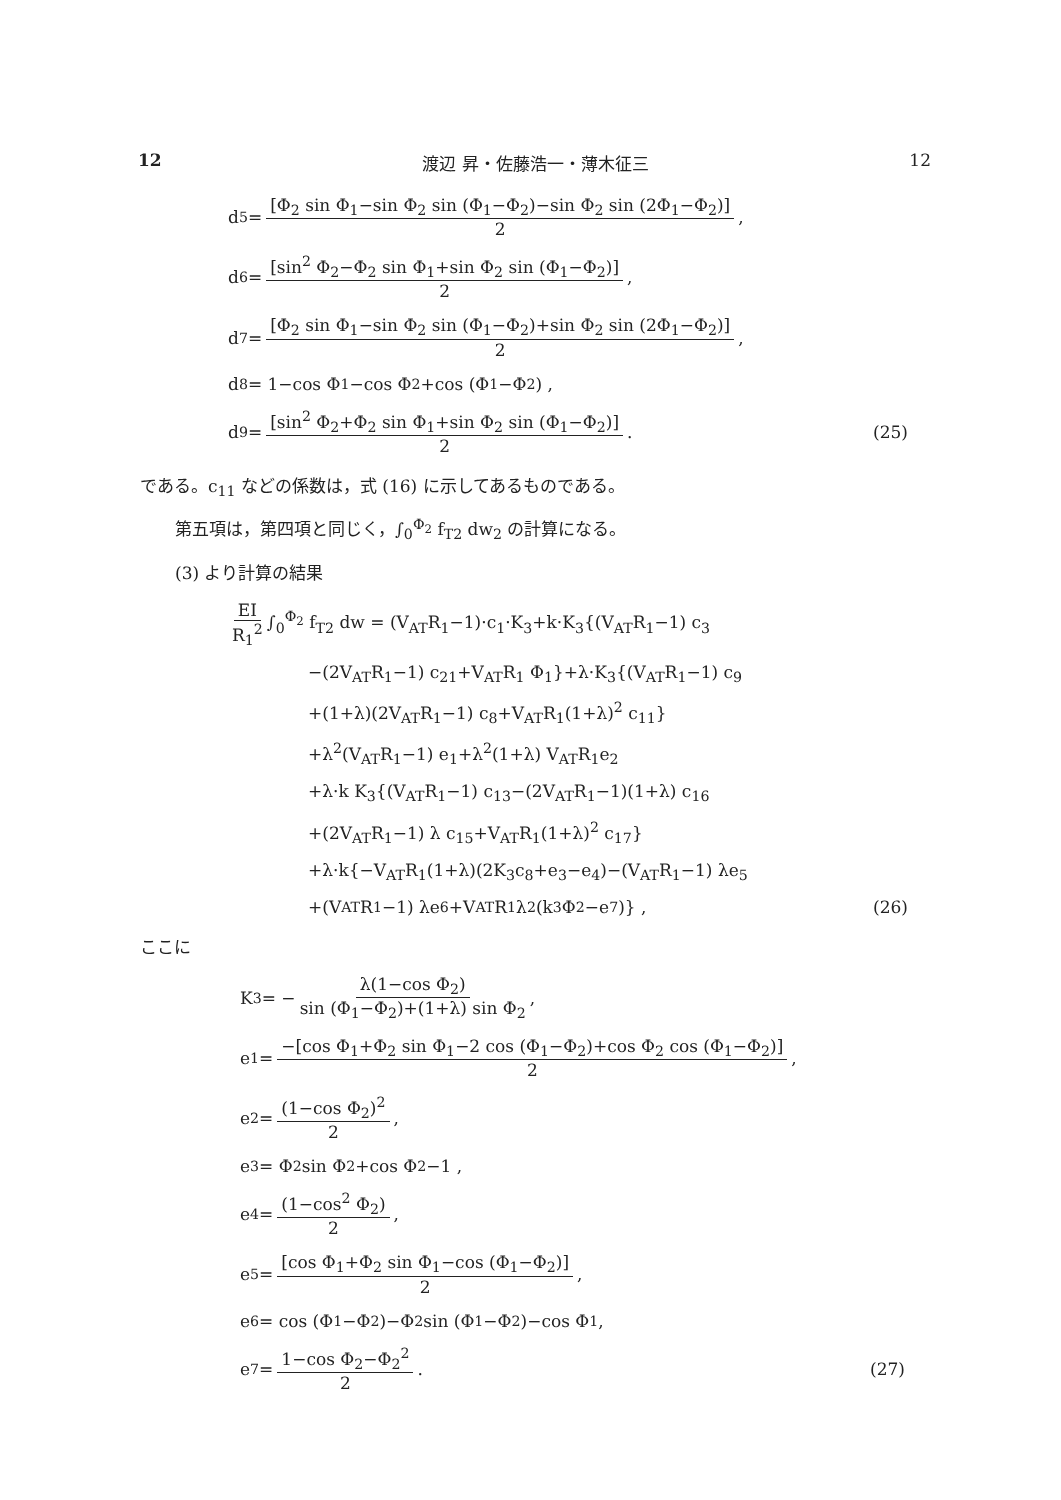12 渡辺 昇・佐藤浩一・薄木征三 12
d<sub>5</sub> = [Φ<sub>2</sub> sin Φ<sub>1</sub>−sin Φ<sub>2</sub> sin (Φ<sub>1</sub>−Φ<sub>2</sub>)−sin Φ<sub>2</sub> sin (2Φ<sub>1</sub>−Φ<sub>2</sub>)] 2 ,
d<sub>6</sub> = [sin<sup>2</sup> Φ<sub>2</sub>−Φ<sub>2</sub> sin Φ<sub>1</sub>+sin Φ<sub>2</sub> sin (Φ<sub>1</sub>−Φ<sub>2</sub>)] 2 ,
d<sub>7</sub> = [Φ<sub>2</sub> sin Φ<sub>1</sub>−sin Φ<sub>2</sub> sin (Φ<sub>1</sub>−Φ<sub>2</sub>)+sin Φ<sub>2</sub> sin (2Φ<sub>1</sub>−Φ<sub>2</sub>)] 2 ,
d<sub>8</sub> = 1−cos Φ<sub>1</sub>−cos Φ<sub>2</sub>+cos (Φ<sub>1</sub>−Φ<sub>2</sub>) ,
d<sub>9</sub> = [sin<sup>2</sup> Φ<sub>2</sub>+Φ<sub>2</sub> sin Φ<sub>1</sub>+sin Φ<sub>2</sub> sin (Φ<sub>1</sub>−Φ<sub>2</sub>)] 2 . (25)
である。c<sub>11</sub> などの係数は，式 (16) に示してあるものである。
第五項は，第四項と同じく，∫<sub>0</sub><sup>Φ<sub>2</sub></sup> f<sub>T2</sub> dw<sub>2</sub> の計算になる。
(3) より計算の結果
EI R<sub>1</sub><sup>2</sup> ∫<sub>0</sub><sup>Φ<sub>2</sub></sup> f<sub>T2</sub> dw = (V<sub>AT</sub>R<sub>1</sub>−1)·c<sub>1</sub>·K<sub>3</sub>+k·K<sub>3</sub>{(V<sub>AT</sub>R<sub>1</sub>−1) c<sub>3</sub>
−(2V<sub>AT</sub>R<sub>1</sub>−1) c<sub>21</sub>+V<sub>AT</sub>R<sub>1</sub> Φ<sub>1</sub>}+λ·K<sub>3</sub>{(V<sub>AT</sub>R<sub>1</sub>−1) c<sub>9</sub>
+(1+λ)(2V<sub>AT</sub>R<sub>1</sub>−1) c<sub>8</sub>+V<sub>AT</sub>R<sub>1</sub>(1+λ)<sup>2</sup> c<sub>11</sub>}
+λ<sup>2</sup>(V<sub>AT</sub>R<sub>1</sub>−1) e<sub>1</sub>+λ<sup>2</sup>(1+λ) V<sub>AT</sub>R<sub>1</sub>e<sub>2</sub>
+λ·k K<sub>3</sub>{(V<sub>AT</sub>R<sub>1</sub>−1) c<sub>13</sub>−(2V<sub>AT</sub>R<sub>1</sub>−1)(1+λ) c<sub>16</sub>
+(2V<sub>AT</sub>R<sub>1</sub>−1) λ c<sub>15</sub>+V<sub>AT</sub>R<sub>1</sub>(1+λ)<sup>2</sup> c<sub>17</sub>}
+λ·k{−V<sub>AT</sub>R<sub>1</sub>(1+λ)(2K<sub>3</sub>c<sub>8</sub>+e<sub>3</sub>−e<sub>4</sub>)−(V<sub>AT</sub>R<sub>1</sub>−1) λe<sub>5</sub>
+(V<sub>AT</sub>R<sub>1</sub>−1) λe<sub>6</sub>+V<sub>AT</sub>R<sub>1</sub>λ<sup>2</sup>(k<sub>3</sub>Φ<sub>2</sub>−e<sub>7</sub>)} , (26)
ここに
K<sub>3</sub> = − λ(1−cos Φ<sub>2</sub>) sin (Φ<sub>1</sub>−Φ<sub>2</sub>)+(1+λ) sin Φ<sub>2</sub> ,
e<sub>1</sub> = −[cos Φ<sub>1</sub>+Φ<sub>2</sub> sin Φ<sub>1</sub>−2 cos (Φ<sub>1</sub>−Φ<sub>2</sub>)+cos Φ<sub>2</sub> cos (Φ<sub>1</sub>−Φ<sub>2</sub>)] 2 ,
e<sub>2</sub> = (1−cos Φ<sub>2</sub>)<sup>2</sup> 2 ,
e<sub>3</sub> = Φ<sub>2</sub> sin Φ<sub>2</sub>+cos Φ<sub>2</sub>−1 ,
e<sub>4</sub> = (1−cos<sup>2</sup> Φ<sub>2</sub>) 2 ,
e<sub>5</sub> = [cos Φ<sub>1</sub>+Φ<sub>2</sub> sin Φ<sub>1</sub>−cos (Φ<sub>1</sub>−Φ<sub>2</sub>)] 2 ,
e<sub>6</sub> = cos (Φ<sub>1</sub>−Φ<sub>2</sub>)−Φ<sub>2</sub> sin (Φ<sub>1</sub>−Φ<sub>2</sub>)−cos Φ<sub>1</sub> ,
e<sub>7</sub> = 1−cos Φ<sub>2</sub>−Φ<sub>2</sub><sup>2</sup> 2 . (27)